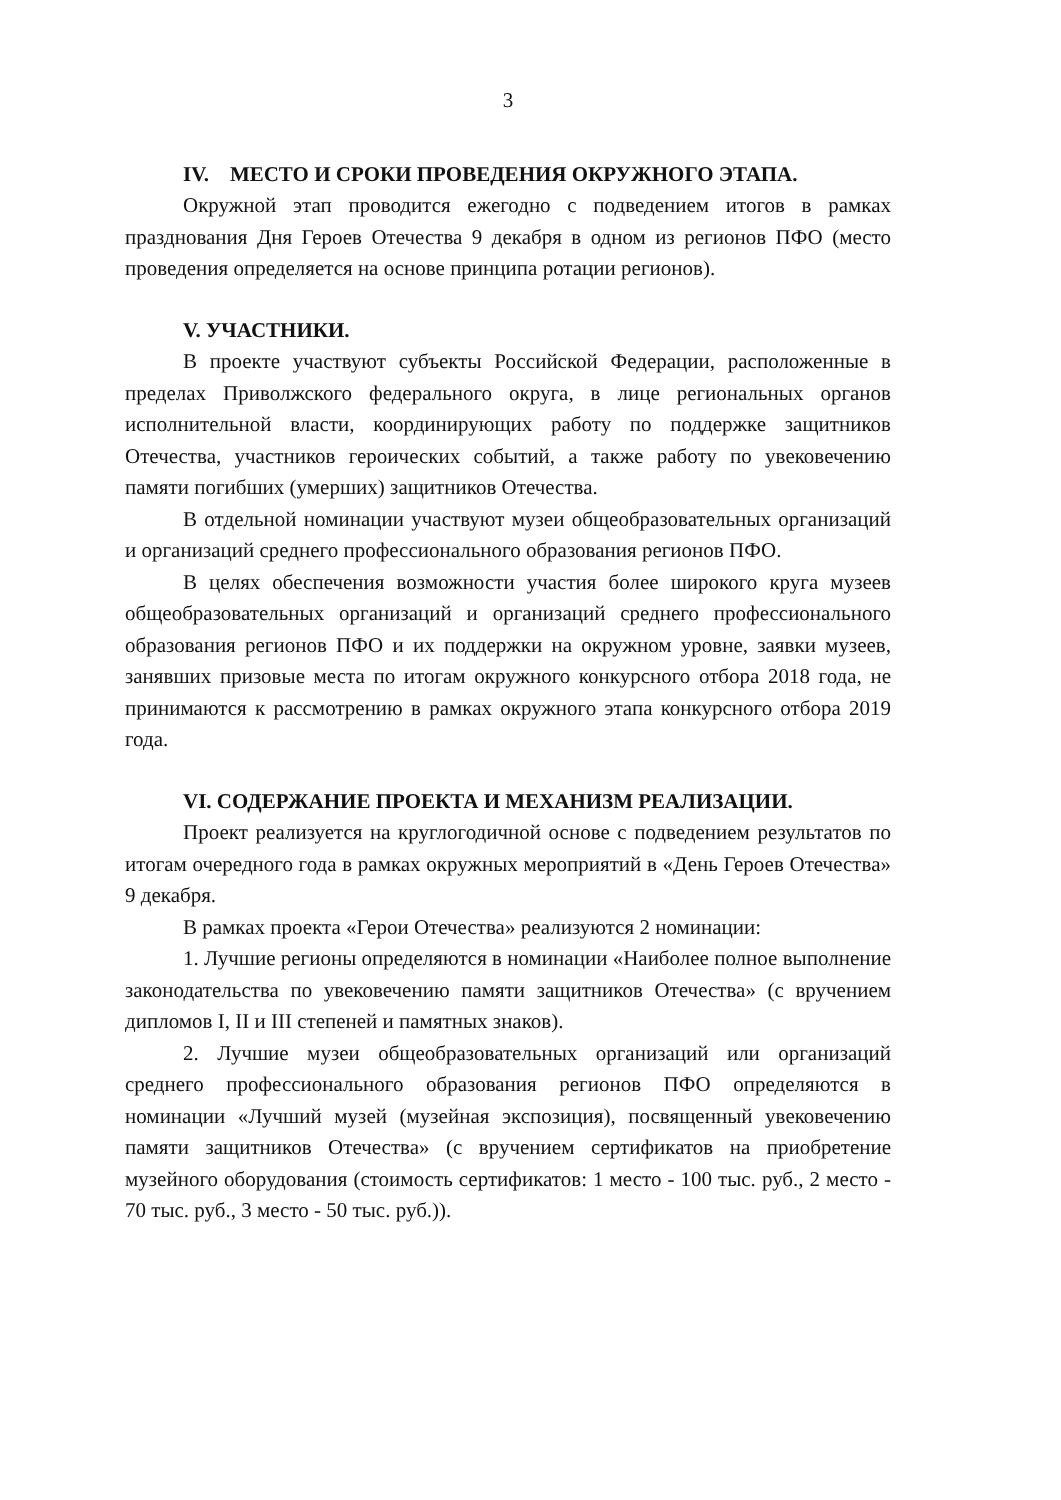3
IV. МЕСТО И СРОКИ ПРОВЕДЕНИЯ ОКРУЖНОГО ЭТАПА.
Окружной этап проводится ежегодно с подведением итогов в рамках празднования Дня Героев Отечества 9 декабря в одном из регионов ПФО (место проведения определяется на основе принципа ротации регионов).
V. УЧАСТНИКИ.
В проекте участвуют субъекты Российской Федерации, расположенные в пределах Приволжского федерального округа, в лице региональных органов исполнительной власти, координирующих работу по поддержке защитников Отечества, участников героических событий, а также работу по увековечению памяти погибших (умерших) защитников Отечества.
В отдельной номинации участвуют музеи общеобразовательных организаций и организаций среднего профессионального образования регионов ПФО.
В целях обеспечения возможности участия более широкого круга музеев общеобразовательных организаций и организаций среднего профессионального образования регионов ПФО и их поддержки на окружном уровне, заявки музеев, занявших призовые места по итогам окружного конкурсного отбора 2018 года, не принимаются к рассмотрению в рамках окружного этапа конкурсного отбора 2019 года.
VI. СОДЕРЖАНИЕ ПРОЕКТА И МЕХАНИЗМ РЕАЛИЗАЦИИ.
Проект реализуется на круглогодичной основе с подведением результатов по итогам очередного года в рамках окружных мероприятий в «День Героев Отечества» 9 декабря.
В рамках проекта «Герои Отечества» реализуются 2 номинации:
1. Лучшие регионы определяются в номинации «Наиболее полное выполнение законодательства по увековечению памяти защитников Отечества» (с вручением дипломов I, II и III степеней и памятных знаков).
2. Лучшие музеи общеобразовательных организаций или организаций среднего профессионального образования регионов ПФО определяются в номинации «Лучший музей (музейная экспозиция), посвященный увековечению памяти защитников Отечества» (с вручением сертификатов на приобретение музейного оборудования (стоимость сертификатов: 1 место - 100 тыс. руб., 2 место - 70 тыс. руб., 3 место - 50 тыс. руб.)).